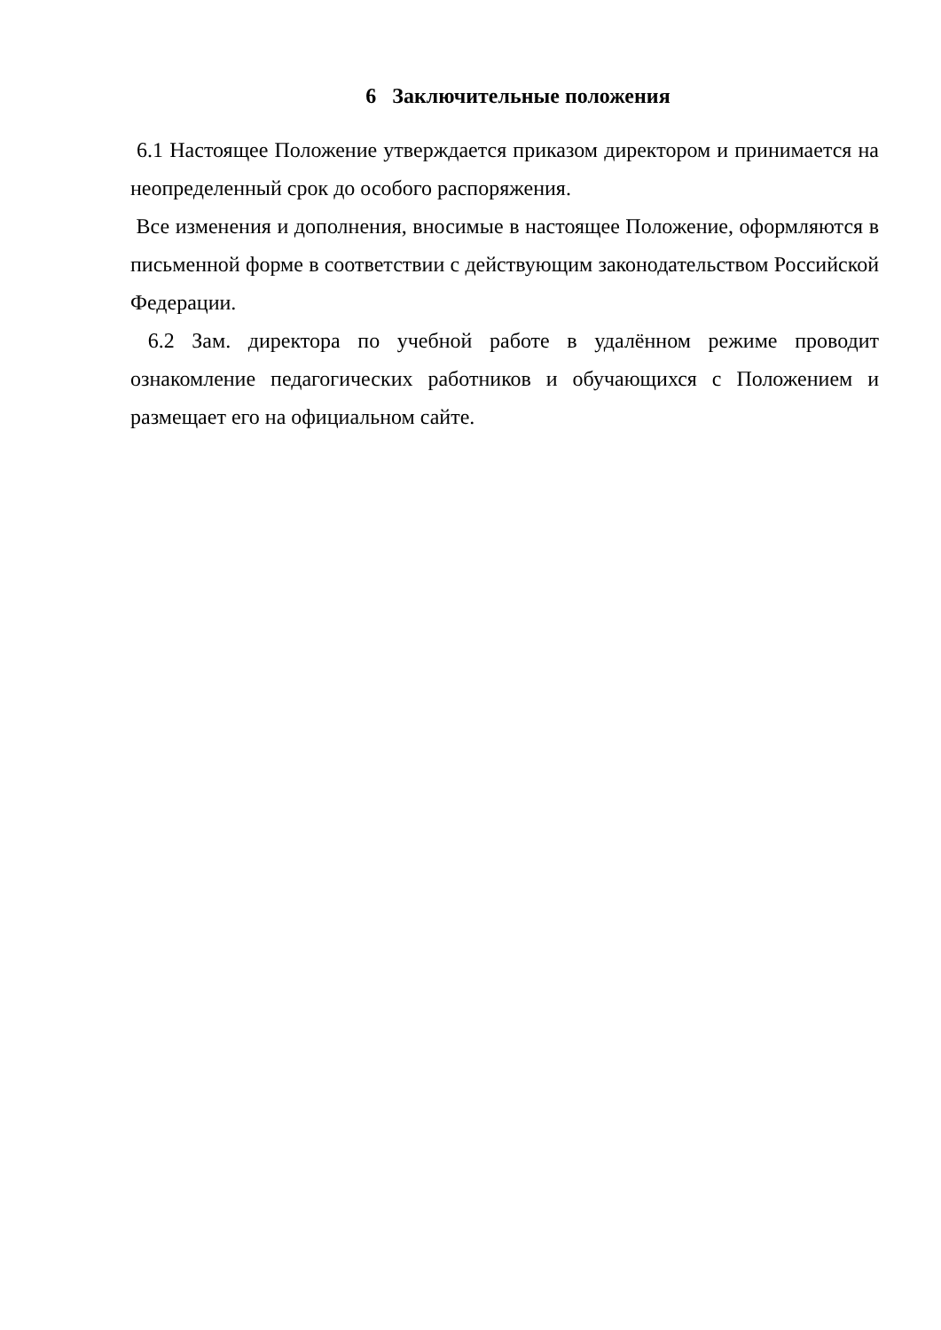6 Заключительные положения
6.1 Настоящее Положение утверждается приказом директором и принимается на неопределенный срок до особого распоряжения.
Все изменения и дополнения, вносимые в настоящее Положение, оформляются в письменной форме в соответствии с действующим законодательством Российской Федерации.
6.2 Зам. директора по учебной работе в удалённом режиме проводит ознакомление педагогических работников и обучающихся с Положением и размещает его на официальном сайте.